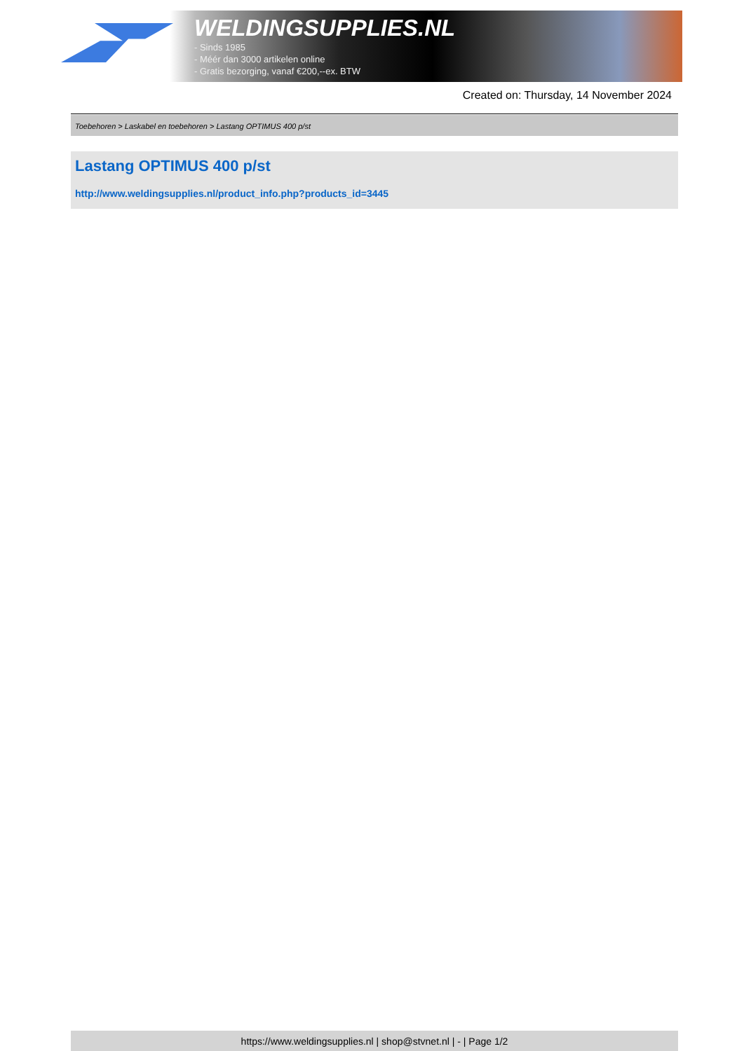WELDINGSUPPLIES.NL
- Sinds 1985
- Méér dan 3000 artikelen online
- Gratis bezorging, vanaf €200,--ex. BTW
Created on: Thursday, 14 November 2024
Toebehoren > Laskabel en toebehoren > Lastang OPTIMUS 400 p/st
Lastang OPTIMUS 400 p/st
http://www.weldingsupplies.nl/product_info.php?products_id=3445
https://www.weldingsupplies.nl | shop@stvnet.nl | - | Page 1/2